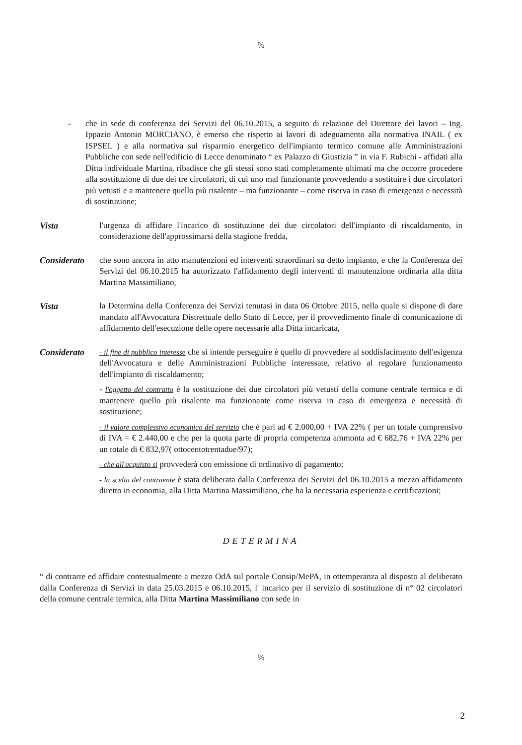%
- che in sede di conferenza dei Servizi del 06.10.2015, a seguito di relazione del Direttore dei lavori – Ing. Ippazio Antonio MORCIANO, è emerso che rispetto ai lavori di adeguamento alla normativa INAIL ( ex ISPSEL ) e alla normativa sul risparmio energetico dell'impianto termico comune alle Amministrazioni Pubbliche con sede nell'edificio di Lecce denominato “ ex Palazzo di Giustizia ” in via F. Rubichi - affidati alla Ditta individuale Martina, ribadisce che gli stessi sono stati completamente ultimati ma che occorre procedere alla sostituzione di due dei tre circolatori, di cui uno mal funzionante provvedendo a sostituire i due circolatori più vetusti e a mantenere quello più risalente – ma funzionante – come riserva in caso di emergenza e necessità di sostituzione;
Vista l'urgenza di affidare l'incarico di sostituzione dei due circolatori dell'impianto di riscaldamento, in considerazione dell'approssimarsi della stagione fredda,
Considerato che sono ancora in atto manutenzioni ed interventi straordinari su detto impianto, e che la Conferenza dei Servizi del 06.10.2015 ha autorizzato l'affidamento degli interventi di manutenzione ordinaria alla ditta Martina Massimiliano,
Vista la Determina della Conferenza dei Servizi tenutasi in data 06 Ottobre 2015, nella quale si dispone di dare mandato all'Avvocatura Distrettuale dello Stato di Lecce, per il provvedimento finale di comunicazione di affidamento dell'esecuzione delle opere necessarie alla Ditta incaricata,
Considerato
- il fine di pubblico interesse che si intende perseguire è quello di provvedere al soddisfacimento dell'esigenza dell'Avvocatura e delle Amministrazioni Pubbliche interessate, relativo al regolare funzionamento dell'impianto di riscaldamento;
- l'oggetto del contratto è la sostituzione dei due circolatori più vetusti della comune centrale termica e di mantenere quello più risalente ma funzionante come riserva in caso di emergenza e necessità di sostituzione;
- il valore complessivo economico del servizio che è pari ad € 2.000,00 + IVA 22% ( per un totale comprensivo di IVA = € 2.440,00 e che per la quota parte di propria competenza ammonta ad € 682,76 + IVA 22% per un totale di € 832,97( ottocentotrentadue/97);
- che all'acquisto si provvederà con emissione di ordinativo di pagamento;
- la scelta del contraente è stata deliberata dalla Conferenza dei Servizi del 06.10.2015 a mezzo affidamento diretto in economia, alla Ditta Martina Massimiliano, che ha la necessaria esperienza e certificazioni;
DETERMINA
“ di contrarre ed affidare contestualmente a mezzo OdA sul portale Consip/MePA, in ottemperanza al disposto al deliberato dalla Conferenza di Servizi in data 25.03.2015 e 06.10.2015, l' incarico per il servizio di sostituzione di n° 02 circolatori della comune centrale termica, alla Ditta Martina Massimiliano con sede in
%
2